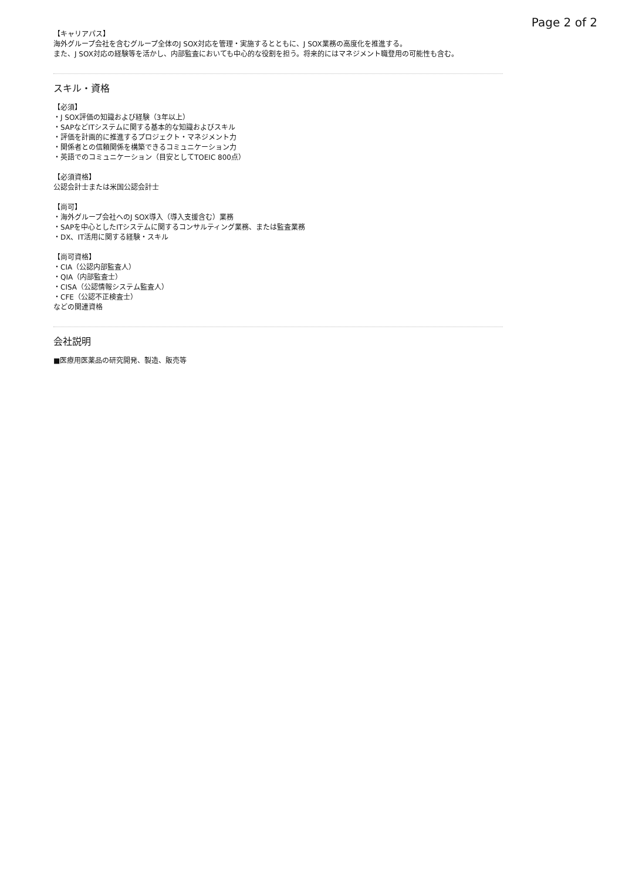Page 2 of 2
【キャリアパス】
海外グループ会社を含むグループ全体のJ SOX対応を管理・実施するとともに、J SOX業務の高度化を推進する。
また、J SOX対応の経験等を活かし、内部監査においても中心的な役割を担う。将来的にはマネジメント職登用の可能性も含む。
スキル・資格
【必須】
・J SOX評価の知識および経験（3年以上）
・SAPなどITシステムに関する基本的な知識およびスキル
・評価を計画的に推進するプロジェクト・マネジメント力
・関係者との信頼関係を構築できるコミュニケーション力
・英語でのコミュニケーション（目安としてTOEIC 800点）
【必須資格】
公認会計士または米国公認会計士
【尚可】
・海外グループ会社へのJ SOX導入（導入支援含む）業務
・SAPを中心としたITシステムに関するコンサルティング業務、または監査業務
・DX、IT活用に関する経験・スキル
【尚可資格】
・CIA（公認内部監査人）
・QIA（内部監査士）
・CISA（公認情報システム監査人）
・CFE（公認不正検査士）
などの関連資格
会社説明
■医療用医薬品の研究開発、製造、販売等